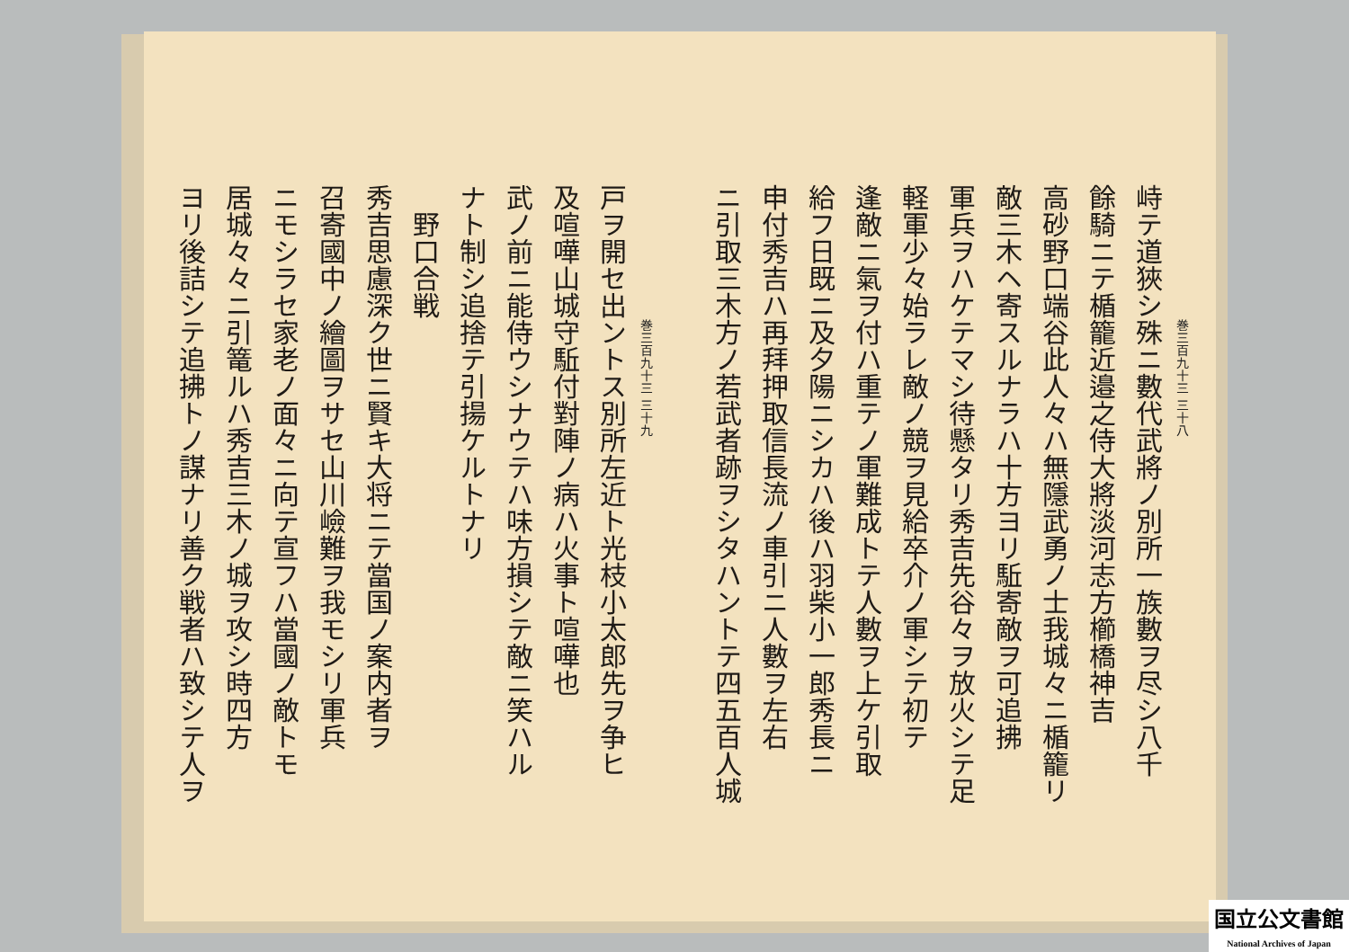巻三百九十三 三十九
戸ヲ開セ出ントス別所左近ト光枝小太郎先ヲ争ヒ
及喧嘩山城守駈付對陣ノ病ハ火事ト喧嘩也
武ノ前ニ能侍ウシナウテハ味方損シテ敵ニ笑ハル
ナト制シ追捨テ引揚ケルトナリ
　野口合戦
秀吉思慮深ク世ニ賢キ大将ニテ當国ノ案内者ヲ
召寄國中ノ繪圖ヲサセ山川嶮難ヲ我モシリ軍兵
ニモシラセ家老ノ面々ニ向テ宣フハ當國ノ敵トモ
居城々々ニ引篭ルハ秀吉三木ノ城ヲ攻シ時四方
ヨリ後詰シテ追拂トノ謀ナリ善ク戦者ハ致シテ人ヲ
巻三百九十三 三十八
峙テ道狹シ殊ニ數代武將ノ別所一族數ヲ尽シ八千
餘騎ニテ楯籠近邉之侍大將淡河志方櫛橋神吉
高砂野口端谷此人々ハ無隱武勇ノ士我城々ニ楯籠リ
敵三木ヘ寄スルナラハ十方ヨリ駈寄敵ヲ可追拂
軍兵ヲハケテマシ待懸タリ秀吉先谷々ヲ放火シテ足
軽軍少々始ラレ敵ノ競ヲ見給卒介ノ軍シテ初テ
逢敵ニ氣ヲ付ハ重テノ軍難成トテ人數ヲ上ケ引取
給フ日既ニ及夕陽ニシカハ後ハ羽柴小一郎秀長ニ
申付秀吉ハ再拜押取信長流ノ車引ニ人數ヲ左右
ニ引取三木方ノ若武者跡ヲシタハントテ四五百人城
国立公文書館
National Archives of Japan